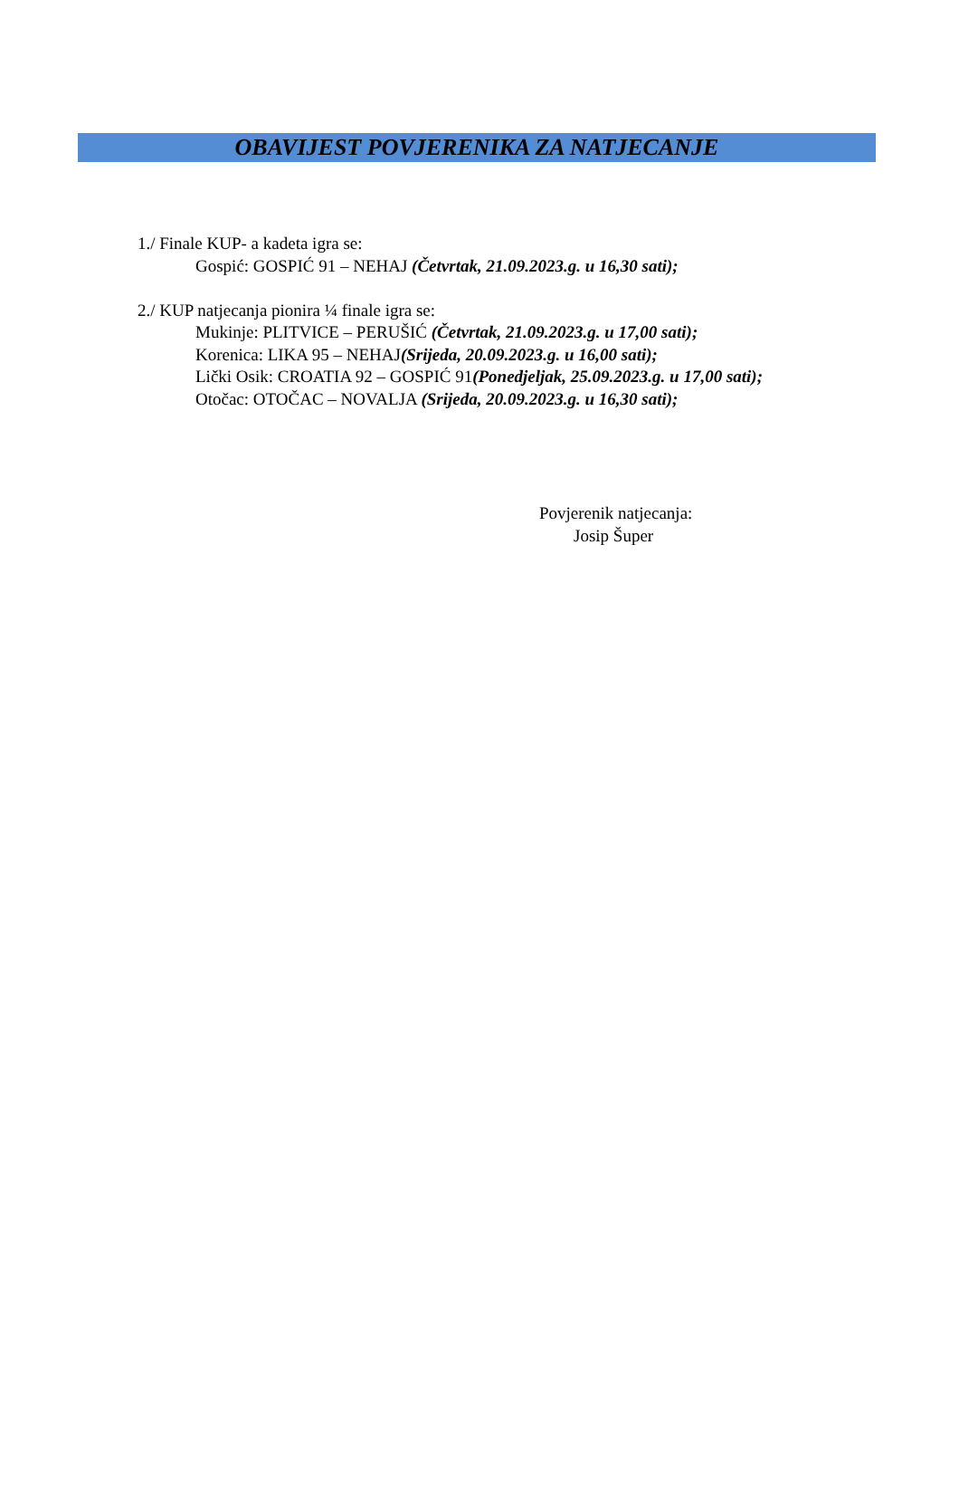OBAVIJEST POVJERENIKA ZA NATJECANJE
1./ Finale KUP- a kadeta igra se:
Gospić: GOSPIĆ 91 – NEHAJ (Četvrtak, 21.09.2023.g. u 16,30 sati);
2./ KUP natjecanja pionira ¼ finale igra se:
Mukinje: PLITVICE – PERUŠIĆ (Četvrtak, 21.09.2023.g. u 17,00 sati);
Korenica: LIKA 95 – NEHAJ(Srijeda, 20.09.2023.g. u 16,00 sati);
Lički Osik: CROATIA 92 – GOSPIĆ 91(Ponedjeljak, 25.09.2023.g. u 17,00 sati);
Otočac: OTOČAC – NOVALJA (Srijeda, 20.09.2023.g. u 16,30 sati);
Povjerenik natjecanja:
Josip Šuper